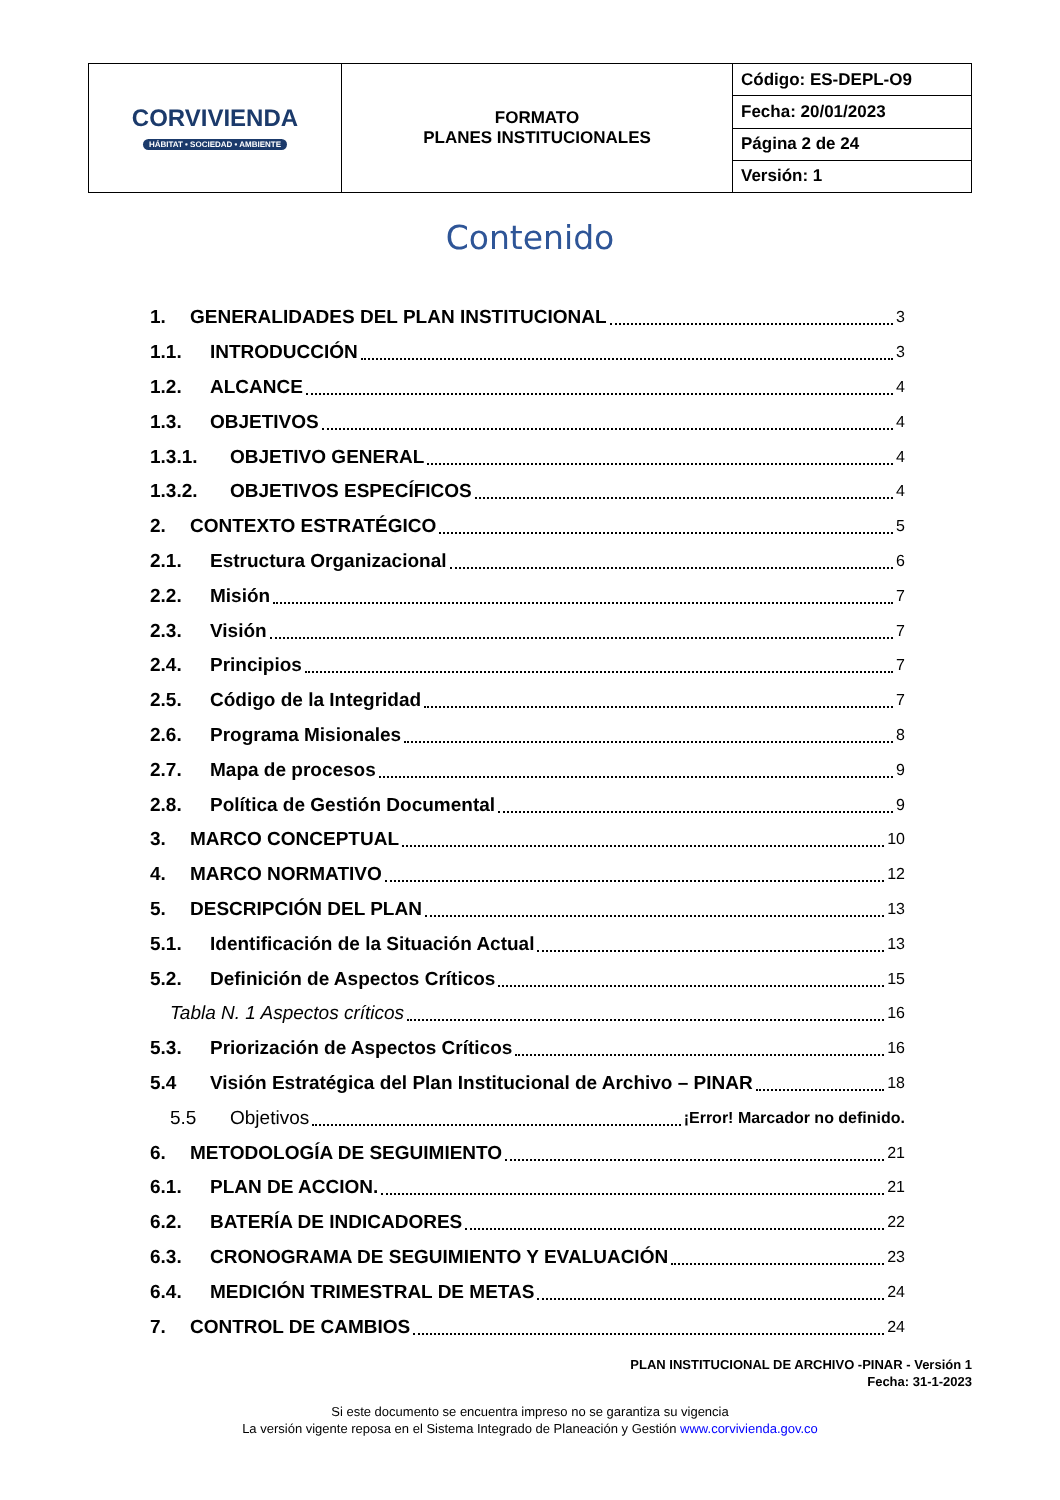| CORVIVIENDA HÁBITAT • SOCIEDAD • AMBIENTE | FORMATO PLANES INSTITUCIONALES | Código: ES-DEPL-O9 |
| | | Fecha: 20/01/2023 |
| | | Página 2 de 24 |
| | | Versión: 1 |
Contenido
1. GENERALIDADES DEL PLAN INSTITUCIONAL 3
1.1. INTRODUCCIÓN 3
1.2. ALCANCE 4
1.3. OBJETIVOS 4
1.3.1. OBJETIVO GENERAL 4
1.3.2. OBJETIVOS ESPECÍFICOS 4
2. CONTEXTO ESTRATÉGICO 5
2.1. Estructura Organizacional 6
2.2. Misión 7
2.3. Visión 7
2.4. Principios 7
2.5. Código de la Integridad 7
2.6. Programa Misionales 8
2.7. Mapa de procesos 9
2.8. Política de Gestión Documental 9
3. MARCO CONCEPTUAL 10
4. MARCO NORMATIVO 12
5. DESCRIPCIÓN DEL PLAN 13
5.1. Identificación de la Situación Actual 13
5.2. Definición de Aspectos Críticos 15
Tabla N. 1 Aspectos críticos 16
5.3. Priorización de Aspectos Críticos 16
5.4 Visión Estratégica del Plan Institucional de Archivo – PINAR 18
5.5 Objetivos ¡Error! Marcador no definido.
6. METODOLOGÍA DE SEGUIMIENTO 21
6.1. PLAN DE ACCION. 21
6.2. BATERÍA DE INDICADORES 22
6.3. CRONOGRAMA DE SEGUIMIENTO Y EVALUACIÓN 23
6.4. MEDICIÓN TRIMESTRAL DE METAS 24
7. CONTROL DE CAMBIOS 24
PLAN INSTITUCIONAL DE ARCHIVO -PINAR - Versión 1
Fecha: 31-1-2023
Si este documento se encuentra impreso no se garantiza su vigencia
La versión vigente reposa en el Sistema Integrado de Planeación y Gestión www.corvivienda.gov.co